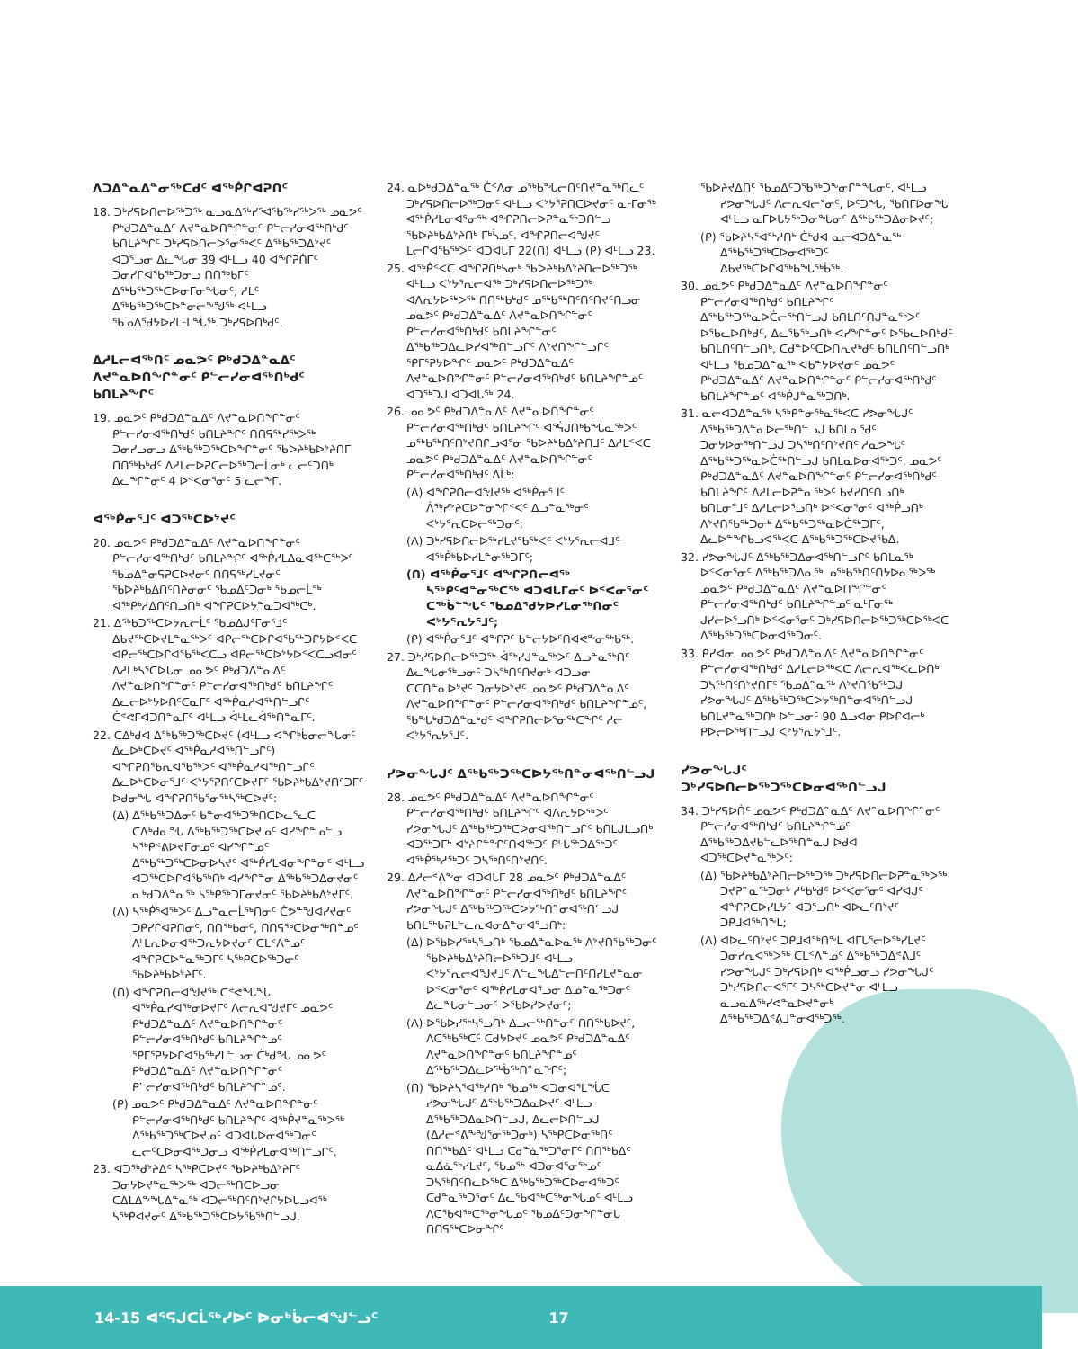ᐱᑐᐃᓐᓇᐃᓐᓂᖅᑕᑯᑦ ᐊᖅᑮᒋᐊᕈᑎᑦ
18. ᑐᒃᓯᕋᐅᑎᓕᐅᖅᑐᖅ ᓇᓗᓇᐃᖅᓯᕐᐊᖃᖅᓯᖅᐳᖅ ᓄᓇᕗᑦ ᑭᒃᑯᑐᐃᓐᓇᐃᑦ ᐱᔪᓐᓇᐅᑎᖏᓐᓂᑦ ᑭᓪᓕᓯᓂᐊᖅᑎᒃᑯᑦ ᑲᑎᒪᔨᖏᑦ ᑐᒃᓯᕋᐅᑎᓕᐅᕐᓂᖅᐸᑦ ᐃᖅᑲᖅᑐᐃᔾᔪᑦ ᐊᑐᕐᓗᓂ ᐃᓚᖓᓂ 39 ᐊᒻᒪᓗ 40 ᐊᖏᕈᑏᒥᑦ ᑐᓂᓯᒋᐊᖃᖅᑐᓂᓗ ᑎᑎᖅᑲᒥᑦ ᐃᖅᑲᖅᑐᖅᑕᐅᓂᒥᓂᖓᓂᑦ, ᓱᒪᑦ ᐃᖅᑲᖅᑐᖅᑕᐅᓐᓂᓕᖕᖑᖅ ᐊᒻᒪᓗ ᖃᓄᐃᖁᔭᐅᓯᒪᒻᒪᖔᖅ ᑐᒃᓯᕋᐅᑎᒃᑯᑦ.
ᐃᓱᒪᓕᐊᖅᑎᑦ ᓄᓇᕗᑦ ᑭᒃᑯᑐᐃᓐᓇᐃᑦ ᐱᔪᓐᓇᐅᑎᖏᓐᓂᑦ ᑭᓪᓕᓯᓂᐊᖅᑎᒃᑯᑦ ᑲᑎᒪᔨᖏᑦ
19. ᓄᓇᕗᑦ ᑭᒃᑯᑐᐃᓐᓇᐃᑦ ᐱᔪᓐᓇᐅᑎᖏᓐᓂᑦ ᑭᓪᓕᓯᓂᐊᖅᑎᒃᑯᑦ ᑲᑎᒪᔨᖏᑦ ᑎᑎᕋᖅᓯᖅᐳᖅ ᑐᓂᓯᓗᓂᓗ ᐃᖅᑲᖅᑐᖅᑕᐅᖕᒋᓐᓂᑦ ᖃᐅᔨᒃᑲᐅᔾᔨᑎᒥ ᑎᑎᖅᑲᒃᑯᑦ ᐃᓱᒪᓕᐅᕈᑕᓕᐅᖅᑐᓕᒫᓂᒃ ᓚᓕᑦᑐᑎᒃ ᐃᓚᖏᓐᓂᑦ 4 ᐅᑉᐸᓂᕐᓂᑦ 5 ᓚᓕᖕᒥ.
ᐊᖅᑮᓂᕐᒧᑦ ᐊᑐᖅᑕᐅᔾᔪᑦ
20. ᓄᓇᕗᑦ ᑭᒃᑯᑐᐃᓐᓇᐃᑦ ᐱᔪᓐᓇᐅᑎᖏᓐᓂᑦ ᑭᓪᓕᓯᓂᐊᖅᑎᒃᑯᑦ ᑲᑎᒪᔨᖏᑦ ᐊᖅᑮᓯᒪᐃᓇᐊᖅᑕᖅᐳᑦ ᖃᓄᐃᓐᓂᕋᕈᑕᐅᔪᓂᑦ ᑎᑎᕋᖅᓯᒪᔪᓂᑦ ᖃᐅᔨᒃᑲᐃᑎᑦᑎᔨᓂᓂᑦ ᖃᓄᐃᑦᑐᓂᒃ ᖃᓄᓕᒫᖅ ᐊᖅᑭᒃᓱᐃᑎᑦᑎᓗᑎᒃ ᐊᖏᕈᑕᐅᔭᓐᓇᑐᐊᖅᑕᒃ.
21. ᐃᖅᑲᑐᖅᑕᐅᔭᕆᓕᒫᑦ ᖃᓄᐃᒍᑦᒥᓂᕐᒧᑦ ᐃᑲᔪᖅᑕᐅᔪᒪᓐᓇᖅᐳᑦ ᐊᑭᓕᖅᑕᐅᒋᐊᖃᖅᑐᒋᔭᐅᑉᐸᑕ ᐊᑭᓕᖅᑕᐅᒋᐊᖃᖅᐸᑕᓗ ᐊᑭᓕᖅᑕᐅᔾᔭᐅᑉᐸᑕᓗᐊᓂᑦ ᐃᓱᒪᒃᓴᕐᑕᐅᒐᓂ ᓄᓇᕗᑦ ᑭᒃᑯᑐᐃᓐᓇᐃᑦ ᐱᔪᓐᓇᐅᑎᖏᓐᓂᑦ ᑭᓪᓕᓯᓂᐊᖅᑎᒃᑯᑦ ᑲᑎᒪᔨᖏᑦ ᐃᓚᓕᐅᔾᔭᐅᑎᑦᑕᓇᒥᑦ ᐊᖅᑮᓇᓱᐊᖅᑎᓪᓗᒋᑦ ᑖᕝᕙᒥᐊᑐᑎᓐᓇᒥᑦ ᐊᒻᒪᓗ ᐋᒻᒪᓚᐋᖅᑎᓐᓇᒥᑦ.
22. ᑕᐃᒃᑯᐊ ᐃᖅᑲᖅᑐᖅᑕᐅᔪᑦ (ᐊᒻᒪᓗ ᐊᖏᒃᑳᓂᓕᖓᓂᑦ ᐃᓚᐅᒃᑕᐅᔪᑦ ᐊᖅᑮᓇᓱᐊᖅᑎᓪᓗᒋᑦ) ᐊᖏᕈᑎᖃᕆᐊᖃᖅᐳᑦ ᐊᖅᑮᓇᓱᐊᖅᑎᓪᓗᒋᑦ ᐃᓚᐅᒃᑕᐅᓂᕐᒧᑦ ᐸᔾᔭᕐᕈᑎᑦᑕᐅᔪᒥᑦ ᖃᐅᔨᒃᑲᐃᔾᔪᑎᑦᑐᒥᑦ ᐅᑯᓂᖓ ᐊᖏᕈᑎᖃᕐᓂᖅᓴᖅᑕᐅᔪᑦ:
(ᐃ) ᐃᖅᑲᖅᑐᐃᓂᑦ ᑲᓐᓂᐊᖅᑐᖅᑎᑕᐅᓚᕐᓚᑕ ᑕᐃᒃᑯᓇᖓ ᐃᖅᑲᖅᑐᖅᑕᐅᔪᓄᑦ ᐊᓯᖏᓐᓄᓪᓗ ᓴᖅᑭᕝᕕᐅᔪᒥᓂᓄᑦ ᐊᓯᖏᓐᓄᑦ ᐃᖅᑲᖅᑐᖅᑕᐅᓂᐅᓴᔪᑦ ᐊᖅᑮᓯᒪᐊᓂᖏᓐᓂᑦ ᐊᒻᒪᓗ ᐊᑐᖅᑕᐅᒋᐊᖃᖅᑎᒃ ᐊᓯᖏᓐᓂ ᐃᖅᑲᖅᑐᐃᓂᔪᓂᑦ ᓇᒃᑯᑐᐃᓐᓇᖅ ᓴᖅᑭᖅᑐᒥᓂᔪᓂᑦ ᖃᐅᔨᒃᑲᐃᔾᔪᒥᑦ.
(ᐱ) ᓴᖅᑮᕐᐊᖅᐳᑦ ᐃᓗᓐᓇᓕᒫᖅᑎᓂᑦ ᑖᕗᓐᖑᐊᓯᔪᓂᑦ ᑐᑭᓯᒋᐊᕈᑎᓂᑦ, ᑎᑎᖅᑲᓂᑦ, ᑎᑎᕋᖅᑕᐅᓂᖅᑎᓐᓄᑦ ᐱᒻᒪᕆᐅᓂᐊᖅᑐᕆᔭᐅᔪᓂᑦ ᑕᒪᑉᐱᓐᓄᑦ ᐊᖏᕈᑕᐅᓐᓇᖅᑐᒥᑦ ᓴᖅᑭᑕᐅᖅᑐᓂᑦ ᖃᐅᔨᒃᑲᐅᔾᔨᒥᑦ.
(ᑎ) ᐊᖏᕈᑎᓕᐊᖑᔪᖅ ᑕᕝᕙᖓᖓ ᐊᖅᑮᓇᓯᐊᖅᓂᐅᔪᒥᑦ ᐱᓕᕆᐊᖑᔪᒥᑦ ᓄᓇᕗᑦ ᑭᒃᑯᑐᐃᓐᓇᐃᑦ ᐱᔪᓐᓇᐅᑎᖏᓐᓂᑦ ᑭᓪᓕᓯᓂᐊᖅᑎᒃᑯᑦ ᑲᑎᒪᔨᖏᓐᓄᑦ ᕿᒥᕐᕈᔭᐅᒋᐊᖃᖅᓯᒪᓪᓗᓂ ᑖᒃᑯᖓ ᓄᓇᕗᑦ ᑭᒃᑯᑐᐃᓐᓇᐃᑦ ᐱᔪᓐᓇᐅᑎᖏᓐᓂᑦ ᑭᓪᓕᓯᓂᐊᖅᑎᒃᑯᑦ ᑲᑎᒪᔨᖏᓐᓄᑦ.
(ᑭ) ᓄᓇᕗᑦ ᑭᒃᑯᑐᐃᓐᓇᐃᑦ ᐱᔪᓐᓇᐅᑎᖏᓐᓂᑦ ᑭᓪᓕᓯᓂᐊᖅᑎᒃᑯᑦ ᑲᑎᒪᔨᖏᑦ ᐊᖅᑮᔪᓐᓇᖅᐳᖅ ᐃᖅᑲᖅᑐᖅᑕᐅᔪᓄᑦ ᐊᑐᐊᒐᐅᓂᐊᖅᑐᓂᑦ ᓚᓕᑦᑕᐅᓂᐊᖅᑐᓂᓗ ᐊᖅᑮᓯᒪᓂᐊᖅᑎᓪᓗᒋᑦ.
23. ᐊᑐᖅᑯᔾᔨᐃᑦ ᓴᖅᑭᑕᐅᔪᑦ ᖃᐅᔨᒃᑲᐃᔾᔨᒥᑦ ᑐᓂᔭᐅᔪᓐᓇᖅᐳᖅ ᐊᑐᓕᖅᑎᑕᐅᓗᓂ ᑕᐃᒪᐃᖕᖓᐃᓐᓇᖅ ᐊᑐᓕᖅᑎᑦᑎᔾᔪᒋᔭᐅᒐᓗᐊᖅ ᓴᖅᑭᐊᔪᓂᑦ ᐃᖅᑲᖅᑐᖅᑕᐅᔭᕐᑲᖅᑎᓪᓗᒍ.
24. ᓇᐅᒃᑯᑐᐃᓐᓇᖅ ᑖᑉᐱᓂ ᓄᖅᑲᖓᓕᑎᑦᑎᔪᓐᓇᖅᑎᓚᑦ ᑐᒃᓯᕋᐅᑎᓕᐅᖅᑐᓂᑦ ᐊᒻᒪᓗ ᐸᔾᔭᕐᕈᑎᑕᐅᔪᓂᑦ ᓇᒻᒥᓂᖅ ᐊᖅᑮᓯᒪᓂᐊᕐᓂᖅ ᐊᖏᕈᑎᓕᐅᕈᓐᓇᖅᑐᑎᓪᓗ ᖃᐅᔨᒃᑲᐃᔾᔨᑎᒃ ᒥᒃᓵᓄᑦ. ᐊᖏᕈᑎᓕᐊᖑᔪᑦ ᒪᓕᒋᐊᖃᖅᐳᑦ ᐊᑐᐊᒐᒥ 22(ᑎ) ᐊᒻᒪᓗ (ᑭ) ᐊᒻᒪᓗ 23.
25. ᐊᖅᑮᑉᐸᑕ ᐊᖏᕈᑎᒃᓴᓂᒃ ᖃᐅᔨᒃᑲᐃᔾᔨᑎᓕᐅᖅᑐᖅ ᐊᒻᒪᓗ ᐸᔾᔭᕐᕆᓕᐊᖅ ᑐᒃᓯᕋᐅᑎᓕᐅᖅᑐᖅ ᐊᐱᕆᔭᐅᖅᐳᖅ ᑎᑎᖅᑲᒃᑯᑦ ᓄᖅᑲᖅᑎᑦᑎᑦᑎᔪᑦᑎᓗᓂ ᓄᓇᕗᑦ ᑭᒃᑯᑐᐃᓐᓇᐃᑦ ᐱᔪᓐᓇᐅᑎᖏᓐᓂᑦ ᑭᓪᓕᓯᓂᐊᖅᑎᒃᑯᑦ ᑲᑎᒪᔨᖏᓐᓂᑦ ᐃᖅᑲᖅᑐᐃᓚᐅᓯᐊᖅᑎᓪᓗᒋᑦ ᐱᔾᔪᑎᖏᓪᓗᒋᑦ ᕿᒥᕐᕈᔭᐅᖏᑦ ᓄᓇᕗᑦ ᑭᒃᑯᑐᐃᓐᓇᐃᑦ ᐱᔪᓐᓇᐅᑎᖏᓐᓂᑦ ᑭᓪᓕᓯᓂᐊᖅᑎᒃᑯᑦ ᑲᑎᒪᔨᖏᓐᓄᑦ ᐊᑐᖅᑐᒍ ᐊᑐᐊᒐᖅ 24.
26. ᓄᓇᕗᑦ ᑭᒃᑯᑐᐃᓐᓇᐃᑦ ᐱᔪᓐᓇᐅᑎᖏᓐᓂᑦ ᑭᓪᓕᓯᓂᐊᖅᑎᒃᑯᑦ ᑲᑎᒪᔨᖏᑦ ᐊᕐᕌᒍᑎᒃᑲᖓᓇᖅᐳᑦ ᓄᖅᑲᖅᑎᑦᑎᔾᔪᑎᒋᓗᐊᕐᓂ ᖃᐅᔨᒃᑲᐃᔾᔨᑎᒧᑦ ᐃᓱᒪᑉᐸᑕ ᓄᓇᕗᑦ ᑭᒃᑯᑐᐃᓐᓇᐃᑦ ᐱᔪᓐᓇᐅᑎᖏᓐᓂᑦ ᑭᓪᓕᓯᓂᐊᖅᑎᒃᑯᑦ ᐃᒫᒃ:
(ᐃ) ᐊᖏᕈᑎᓕᐊᖑᔪᖅ ᐊᖅᑮᓂᕐᒧᑦ ᐲᖅᓯᔾᔨᑕᐅᓐᓂᖏᑉᐸᑦ ᐃᓗᓐᓇᖅᓂᑦ ᐸᔾᔭᕐᕆᑕᐅᓕᖅᑐᓂᑦ;
(ᐱ) ᑐᒃᓯᕋᐅᑎᓕᐅᖅᓯᒪᔪᖃᖅᐸᑦ ᐸᔾᔭᕐᕆᓕᐊᒧᑦ ᐊᖅᑮᒃᑲᐅᓯᒪᓐᓂᖅᑐᒥᑦ;
(ᑎ) ᐊᖅᑮᓂᕐᒧᑦ ᐊᖏᕈᑎᓕᐊᖅ ᓴᖅᑭᑦᐊᓐᓂᖅᑕᖅ ᐊᑐᐊᒐᒥᓂᑦ ᐅᑉᐸᓂᕐᓂᑦ ᑕᖅᑳᓐᖓᑦ ᖃᓄᐃᖁᔭᐅᓯᒪᓂᖅᑎᓂᑦ ᐸᔾᔭᕐᕆᔭᕐᒧᑦ;
(ᑭ) ᐊᖅᑮᓂᕐᒧᑦ ᐊᖏᕈᑦ ᑲᓪᓕᔭᐅᑦᑎᐊᕙᖕᓂᖅᑲᖅ.
27. ᑐᒃᓯᕋᐅᑎᓕᐅᖅᑐᖅ ᐋᖅᓯᒍᓐᓇᖅᐳᑦ ᐃᓗᓐᓇᖅᑎᑦ ᐃᓚᖓᓂᖅᓗᓂᑦ ᑐᓴᖅᑎᑦᑎᔪᓂᒃ ᐊᑐᓗᓂ ᑕᑕᑎᓐᓇᐅᔾᔪᑦ ᑐᓂᔭᐅᔾᔪᑦ ᓄᓇᕗᑦ ᑭᒃᑯᑐᐃᓐᓇᐃᑦ ᐱᔪᓐᓇᐅᑎᖏᓐᓂᑦ ᑭᓪᓕᓯᓂᐊᖅᑎᒃᑯᑦ ᑲᑎᒪᔨᖏᓐᓄᑦ, ᖃᖓᒃᑯᑐᐃᓐᓇᒃᑯᑦ ᐊᖏᕈᑎᓕᐅᕐᓂᖅᑕᖏᑦ ᓱᓕ ᐸᔾᔭᕐᕆᔭᕐᒧᑦ.
ᓯᕗᓂᖓᒍᑦ ᐃᖅᑲᖅᑐᖅᑕᐅᔭᖅᑎᓐᓂᐊᖅᑎᓪᓗᒍ
28. ᓄᓇᕗᑦ ᑭᒃᑯᑐᐃᓐᓇᐃᑦ ᐱᔪᓐᓇᐅᑎᖏᓐᓂᑦ ᑭᓪᓕᓯᓂᐊᖅᑎᒃᑯᑦ ᑲᑎᒪᔨᖏᑦ ᐊᐱᕆᔭᐅᖅᐳᑦ ᓯᕗᓂᖓᒍᑦ ᐃᖅᑲᖅᑐᖅᑕᐅᓂᐊᖅᑎᓪᓗᒋᑦ ᑲᑎᒪᒍᒪᓗᑎᒃ ᐊᑐᖅᑐᒥᒃ ᐊᔾᔨᒋᓐᖏᑦᑎᐊᖅᑐᑦ ᑭᒡᒐᖅᑐᐃᖅᑐᑦ ᐊᖅᑮᖅᓱᖅᑐᑦ ᑐᓴᖅᑎᑦᑎᔾᔪᑎᑦ.
29. ᐃᓱᓕᕝᕕᖕᓂ ᐊᑐᐊᒐᒥ 28 ᓄᓇᕗᑦ ᑭᒃᑯᑐᐃᓐᓇᐃᑦ ᐱᔪᓐᓇᐅᑎᖏᓐᓂᑦ ᑭᓪᓕᓯᓂᐊᖅᑎᒃᑯᑦ ᑲᑎᒪᔨᖏᑦ ᓯᕗᓂᖓᒍᑦ ᐃᖅᑲᖅᑐᖅᑕᐅᔭᖅᑎᓐᓂᐊᖅᑎᓪᓗᒍ ᑲᑎᒪᖅᑲᕈᒪᓪᓚᕆᐊᓂᐃᓐᓂᐊᕐᓗᑎᒃ:
(ᐃ) ᐅᖃᐅᓯᖅᓴᕐᓗᑎᒃ ᖃᓄᐃᓐᓇᐅᓇᖅ ᐱᔾᔪᑎᖃᖅᑐᓂᑦ ᖃᐅᔨᒃᑲᐃᔾᔨᑎᓕᐅᖅᑐᒧᑦ ᐊᒻᒪᓗ ᐸᔾᔭᕐᕆᓕᐊᖑᔪᒧᑦ ᐱᓪᓚᖓᐃᓪᓕᑎᑦᑎᓯᒪᔪᓐᓇᓂ ᐅᑉᐸᓂᕐᓂᑦ ᐊᖅᑮᓯᒪᓂᐊᕐᓗᓂ ᐃᓅᓐᓇᖅᑐᓂᑦ ᐃᓚᖓᓂᓪᓗᓂᑦ ᐅᖃᐅᓯᐅᔪᓂᑦ;
(ᐱ) ᐅᖃᐅᓯᖅᓴᕐᓗᑎᒃ ᐃᓗᓕᖅᑎᓐᓂᑦ ᑎᑎᖅᑲᐅᔪᑦ, ᐱᑕᖅᑲᖅᑕᑦ ᑕᑯᔭᐅᔪᑦ ᓄᓇᕗᑦ ᑭᒃᑯᑐᐃᓐᓇᐃᑦ ᐱᔪᓐᓇᐅᑎᖏᓐᓂᑦ ᑲᑎᒪᔨᖏᓐᓄᑦ ᐃᖅᑲᖅᑐᐃᓚᐅᖅᑳᖅᑎᓐᓇᖏᑦ;
(ᑎ) ᖃᐅᔨᓴᕐᐊᖅᓱᑎᒃ ᖃᓄᖅ ᐊᑐᓂᐊᕐᒪᖔᑕ ᓯᕗᓂᖓᒍᑦ ᐃᖅᑲᖅᑐᐃᓇᐅᔪᑦ ᐊᒻᒪᓗ ᐃᖅᑲᖅᑐᐃᓇᐅᑎᓪᓗᒍ, ᐃᓚᓕᐅᑎᓪᓗᒍ (ᐃᓱᓕᕝᕕᖕᖑᕐᓂᖅᑐᓂᒃ) ᓴᖅᑭᑕᐅᓂᖅᑎᑦ ᑎᑎᖅᑲᐃᑦ ᐊᒻᒪᓗ ᑕᑯᓐᓈᖅᑐᕐᓂᒥᑦ ᑎᑎᖅᑲᐃᑦ ᓇᐃᓈᖅᓯᒪᔪᑦ, ᖃᓄᖅ ᐊᑐᓂᐊᕐᓂᖅᓄᑦ ᑐᓴᖅᑎᑦᑎᓚᐅᖅᑕ ᐃᖅᑲᖅᑐᖅᑕᐅᓂᐊᖅᑐᑦ ᑕᑯᓐᓇᖅᑐᕐᓂᑦ ᐃᓚᖃᐊᖅᑕᖅᓂᖓᓄᑦ ᐊᒻᒪᓗ ᐱᑕᖃᐊᖅᑕᖅᓂᖓᓄᑦ ᖃᓄᐃᑦᑐᓂᖏᓐᓂᒐ ᑎᑎᕋᖅᑕᐅᓂᖏᑦ
ᖃᐅᔨᔪᐃᑎᑦ ᖃᓄᐃᑦᑐᖃᖅᑐᖕᓂᒋᓐᖓᓂᑦ, ᐊᒻᒪᓗ ᓯᕗᓂᖓᒍᑦ ᐱᓕᕆᐊᓕᕐᓂᑦ, ᐅᑦᑐᖓ, ᖃᑎᒥᐅᓂᖓ ᐊᒻᒪᓗ ᓇᒥᐅᒐᔭᖅᑐᓂᖓᓂᑦ ᐃᖅᑲᖅᑐᐃᓂᐅᔪᑦ;
(ᑭ) ᖃᐅᔨᓴᕐᐊᖅᓱᑎᒃ ᑖᒃᑯᐊ ᓇᓕᐊᑐᐃᓐᓇᖅ ᐃᖅᑲᖅᑐᖅᑕᐅᓂᐊᖅᑐᑦ ᐃᑲᔪᖅᑕᐅᒋᐊᖅᑲᖓᖅᑳᖅ.
30. ᓄᓇᕗᑦ ᑭᒃᑯᑐᐃᓐᓇᐃᑦ ᐱᔪᓐᓇᐅᑎᖏᓐᓂᑦ ᑭᓪᓕᓯᓂᐊᖅᑎᒃᑯᑦ ᑲᑎᒪᔨᖏᑦ ᐃᖅᑲᖅᑐᖅᓇᐅᑖᓕᖅᑎᓪᓗᒍ ᑲᑎᒪᑎᑦᑎᒍᓐᓇᖅᐳᑦ ᐅᖃᓚᐅᑎᒃᑯᑦ, ᐃᓚᖃᖅᓗᑎᒃ ᐊᓯᖏᓐᓂᑦ ᐅᖃᓚᐅᑎᒃᑯᑦ ᑲᑎᒪᑎᑦᑎᓪᓗᑎᒃ, ᑕᑯᓐᐅᑦᑕᐅᑎᕆᔪᒃᑯᑦ ᑲᑎᒪᑎᑦᑎᓪᓗᑎᒃ ᐊᒻᒪᓗ ᖃᓄᑐᐃᓐᓇᖅ ᐊᑲᓐᔭᐅᔪᓂᑦ ᓄᓇᕗᑦ ᑭᒃᑯᑐᐃᓐᓇᐃᑦ ᐱᔪᓐᓇᐅᑎᖏᓐᓂᑦ ᑭᓪᓕᓯᓂᐊᖅᑎᒃᑯᑦ ᑲᑎᒪᔨᖏᓐᓄᑦ ᐊᖅᑮᒍᓐᓇᖅᑐᑎᒃ.
31. ᓇᓕᐊᑐᐃᓐᓇᖅ ᓴᖅᑭᓐᓂᖅᓇᖅᐸᑕ ᓯᕗᓂᖓᒍᑦ ᐃᖅᑲᖅᑐᐃᓐᓇᐅᓕᖅᑎᓪᓗᒍ ᑲᑎᒪᓇᖁᑦ ᑐᓂᔭᐅᓂᖅᑎᓪᓗᒍ ᑐᓴᖅᑎᑦᑎᔾᔪᑎᑦ ᓱᓇᕗᖓᑦ ᐃᖅᑲᖅᑐᖅᓇᐅᑖᖅᑎᓪᓗᒍ ᑲᑎᒪᓇᐅᓂᐊᖅᑐᑦ, ᓄᓇᕗᑦ ᑭᒃᑯᑐᐃᓐᓇᐃᑦ ᐱᔪᓐᓇᐅᑎᖏᓐᓂᑦ ᑭᓪᓕᓯᓂᐊᖅᑎᒃᑯᑦ ᑲᑎᒪᔨᖏᑦ ᐃᓱᒪᓕᐅᕈᓐᓇᖅᐳᑦ ᑲᔪᓯᑎᑦᑎᓗᑎᒃ ᑲᑎᒪᓂᕐᒧᑦ ᐃᓱᒪᓕᐅᕐᓗᑎᒃ ᐅᑉᐸᓂᕐᓂᑦ ᐊᖅᑮᓗᑎᒃ ᐱᔾᔪᑎᖃᖅᑐᓂᒃ ᐃᖅᑲᖅᑐᖅᓇᐅᑖᖅᑐᒥᑦ, ᐃᓚᐅᓐᖏᑲᓗᐊᖅᐸᑕ ᐃᖅᑲᖅᑐᖅᑕᐅᔪᖃᐃ.
32. ᓯᕗᓂᖓᒍᑦ ᐃᖅᑲᖅᑐᐃᓂᐊᖅᑎᓪᓗᒋᑦ ᑲᑎᒪᓇᖅ ᐅᑉᐸᓂᕐᓂᑦ ᐃᖅᑲᖅᑐᐃᓇᖅ ᓄᖅᑲᖅᑎᑦᑎᔭᐅᓇᖅᐳᖅ ᓄᓇᕗᑦ ᑭᒃᑯᑐᐃᓐᓇᐃᑦ ᐱᔪᓐᓇᐅᑎᖏᓐᓂᑦ ᑭᓪᓕᓯᓂᐊᖅᑎᒃᑯᑦ ᑲᑎᒪᔨᖏᓐᓄᑦ ᓇᒻᒥᓂᖅ ᒍᓯᓕᐅᕐᓗᑎᒃ ᐅᑉᐸᓂᕐᓂᑦ ᑐᒃᓯᕋᐅᑎᓕᐅᖅᑐᖅᑕᐅᖅᐸᑕ ᐃᖅᑲᖅᑐᖅᑕᐅᓂᐊᖅᑐᓂᑦ.
33. ᑭᓯᐊᓂ ᓄᓇᕗᑦ ᑭᒃᑯᑐᐃᓐᓇᐃᑦ ᐱᔪᓐᓇᐅᑎᖏᓐᓂᑦ ᑭᓪᓕᓯᓂᐊᖅᑎᒃᑯᑦ ᐃᓱᒪᓕᐅᖅᐸᑕ ᐱᓕᕆᐊᖅᐸᓚᐅᑎᒃ ᑐᓴᖅᑎᑦᑎᔾᔪᑎᒥᑦ ᖃᓄᐃᓐᓇᖅ ᐱᔾᔪᑎᖃᖅᑐᒍ ᓯᕗᓂᖓᒍᑦ ᐃᖅᑲᖅᑐᖅᑕᐅᔭᖅᑎᓐᓂᐊᖅᑎᓪᓗᒍ ᑲᑎᒪᔪᓐᓇᖅᑐᑎᒃ ᐅᓪᓗᓂᑦ 90 ᐃᓗᐊᓂ ᑭᐅᒋᐊᓕᒃ ᑭᐅᓕᐅᖅᑎᓪᓗᒍ ᐸᔾᔭᕐᕆᔭᕐᒧᑦ.
ᓯᕗᓂᖓᒍᑦ ᑐᒃᓯᕋᐅᑎᓕᐅᖅᑐᖅᑕᐅᓂᐊᖅᑎᓪᓗᒍ
34. ᑐᒃᓯᕋᐅᑏᑦ ᓄᓇᕗᑦ ᑭᒃᑯᑐᐃᓐᓇᐃᑦ ᐱᔪᓐᓇᐅᑎᖏᓐᓂᑦ ᑭᓪᓕᓯᓂᐊᖅᑎᒃᑯᑦ ᑲᑎᒪᔨᖏᓐᓄᑦ ᐃᖅᑲᖅᑐᐃᔪᑲᓪᓚᐅᖅᑎᓐᓇᒍ ᐅᑯᐊ ᐊᑐᖅᑕᐅᔪᓐᓇᖅᐳᑦ:
(ᐃ) ᖃᐅᔨᒃᑲᐃᔾᔨᑎᓕᐅᖅᑐᖅ ᑐᒃᓯᕋᐅᑎᓕᐅᕈᓐᓇᖅᐳᖅ ᑐᔪᕈᓐᓇᖅᑐᓂᒃ ᓱᒃᑲᒃᑯᑦ ᐅᑉᐸᓂᕐᓂᑦ ᐊᓯᐊᒍᑦ ᐊᖏᕈᑕᐅᓯᒪᔭᑦ ᐊᑐᕐᓗᑎᒃ ᐊᐅᓚᑦᑎᔾᔪᑦ ᑐᑭᒧᐊᖅᑎᖕᒪ;
(ᐱ) ᐊᐅᓚᑦᑎᔾᔪᑦ ᑐᑭᒧᐊᖅᑎᖕᒪ ᐊᒥᒐᕐᓕᐅᖅᓯᒪᔪᑦ ᑐᓂᓯᕆᐊᖅᐳᖅ ᑕᒪᑉᐱᓐᓄᑦ ᐃᖅᑲᖅᑐᐃᕝᕕᒧᑦ ᓯᕗᓂᖓᒍᑦ ᑐᒃᓯᕋᐅᑎᒃ ᐊᖅᑮᓗᓂᓗ ᓯᕗᓂᖓᒍᑦ ᑐᒃᓯᕋᐅᑎᓕᐊᕐᒥᑦ ᑐᓴᖅᑕᐅᔪᓐᓂ ᐊᒻᒪᓗ ᓇᓗᓇᐃᖅᓯᕙᓐᓇᐅᔪᓐᓂᒃ ᐃᖅᑲᖅᑐᐃᕝᕕᒧᓐᓂᐊᖅᑐᖅ.
14-15 ᐊᕐᕋᒍᑕᒫᖅᓯᐅᑦ ᐅᓂᒃᑳᓕᐊᖑᓪᓗᑦ 17